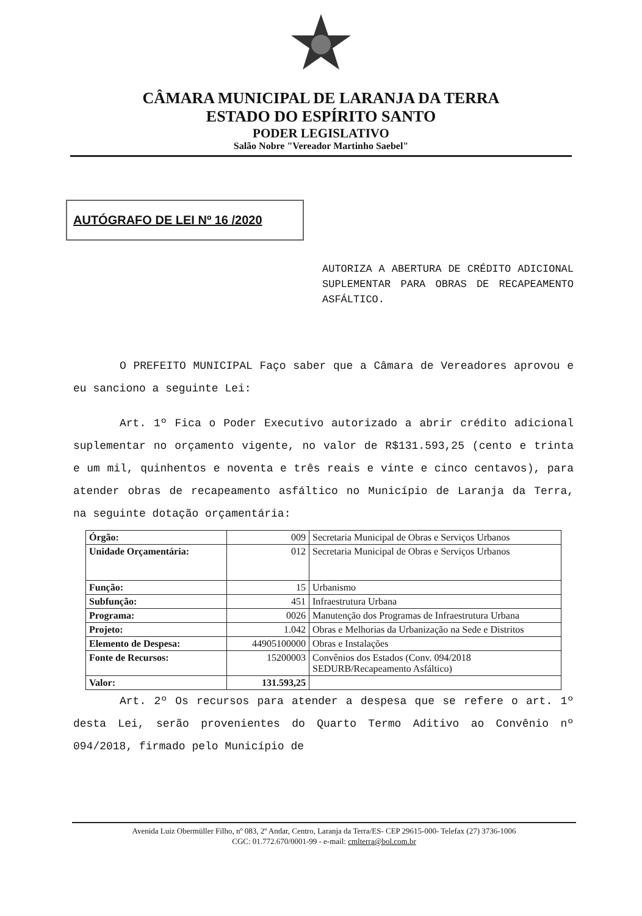CÂMARA MUNICIPAL DE LARANJA DA TERRA
ESTADO DO ESPÍRITO SANTO
PODER LEGISLATIVO
Salão Nobre "Vereador Martinho Saebel"
AUTÓGRAFO DE LEI Nº 16 /2020
AUTORIZA A ABERTURA DE CRÉDITO ADICIONAL SUPLEMENTAR PARA OBRAS DE RECAPEAMENTO ASFÁLTICO.
O PREFEITO MUNICIPAL Faço saber que a Câmara de Vereadores aprovou e eu sanciono a seguinte Lei:
Art. 1º Fica o Poder Executivo autorizado a abrir crédito adicional suplementar no orçamento vigente, no valor de R$131.593,25 (cento e trinta e um mil, quinhentos e noventa e três reais e vinte e cinco centavos), para atender obras de recapeamento asfáltico no Município de Laranja da Terra, na seguinte dotação orçamentária:
| Órgão: | 009 | Secretaria Municipal de Obras e Serviços Urbanos |
| Unidade Orçamentária: | 012 | Secretaria Municipal de Obras e Serviços Urbanos |
| Função: | 15 | Urbanismo |
| Subfunção: | 451 | Infraestrutura Urbana |
| Programa: | 0026 | Manutenção dos Programas de Infraestrutura Urbana |
| Projeto: | 1.042 | Obras e Melhorias da Urbanização na Sede e Distritos |
| Elemento de Despesa: | 44905100000 | Obras e Instalações |
| Fonte de Recursos: | 15200003 | Convênios dos Estados (Conv. 094/2018 SEDURB/Recapeamento Asfáltico) |
| Valor: | 131.593,25 | |
Art. 2º Os recursos para atender a despesa que se refere o art. 1º desta Lei, serão provenientes do Quarto Termo Aditivo ao Convênio nº 094/2018, firmado pelo Município de
Avenida Luiz Obermüller Filho, nº 083, 2º Andar, Centro, Laranja da Terra/ES- CEP 29615-000- Telefax (27) 3736-1006
CGC: 01.772.670/0001-99 - e-mail: cmlterra@bol.com.br